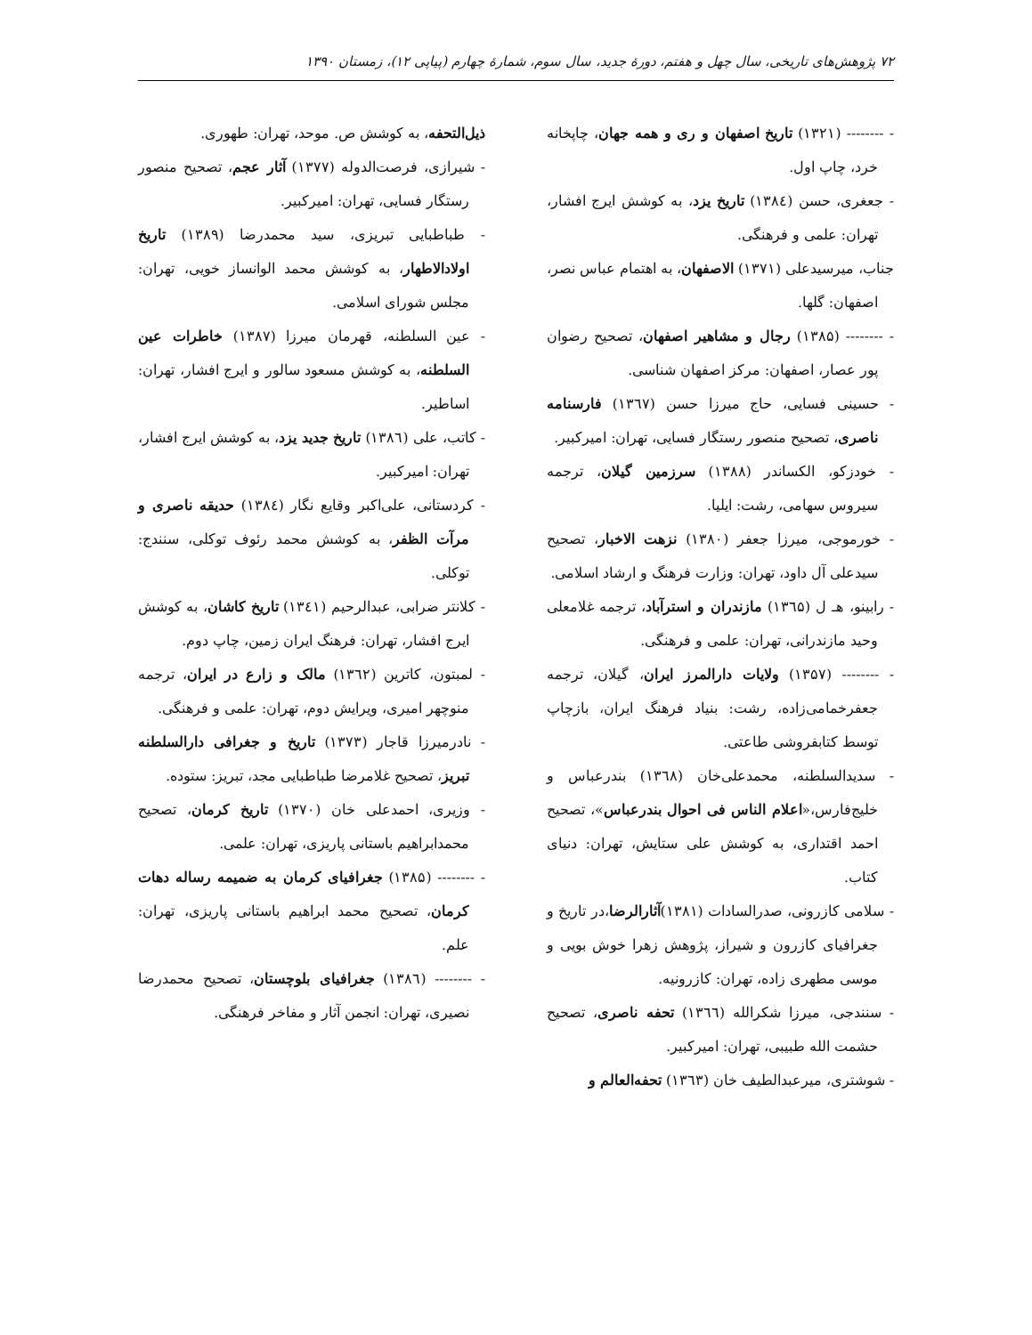۷۲ پژوهش‌های تاریخی، سال چهل و هفتم، دورهٔ جدید، سال سوم، شمارهٔ چهارم (پیاپی ۱۲)، زمستان ۱۳۹۰
- -------- (۱۳۲۱) تاریخ اصفهان و ری و همه جهان، چاپخانه خرد، چاپ اول.
- جعغری، حسن (۱۳۸٤) تاریخ یزد، به کوشش ایرج افشار، تهران: علمی و فرهنگی.
جناب، میرسیدعلی (۱۳۷۱) الاصفهان، به اهتمام عباس نصر، اصفهان: گلها.
- -------- (۱۳۸۵) رجال و مشاهیر اصفهان، تصحیح رضوان پور عصار، اصفهان: مرکز اصفهان شناسی.
- حسینی فسایی، حاج میرزا حسن (۱۳٦۷) فارسنامه ناصری، تصحیح منصور رستگار فسایی، تهران: امیرکبیر.
- خودزکو، الکساندر (۱۳۸۸) سرزمین گیلان، ترجمه سیروس سهامی، رشت: ایلیا.
- خورموجی، میرزا جعفر (۱۳۸۰) نزهت الاخبار، تصحیح سیدعلی آل داود، تهران: وزارت فرهنگ و ارشاد اسلامی.
- رابینو، هـ ل (۱۳٦۵) مازندران و استرآباد، ترجمه غلامعلی وحید مازندرانی، تهران: علمی و فرهنگی.
- -------- (۱۳۵۷) ولایات دارالمرز ایران، گیلان، ترجمه جعفرخمامی‌زاده، رشت: بنیاد فرهنگ ایران، بازچاپ توسط کتابفروشی طاعتی.
- سدیدالسلطنه، محمدعلی‌خان (۱۳٦۸) بندرعباس و خلیج‌فارس،«اعلام الناس فی احوال بندرعباس»، تصحیح احمد اقتداری، به کوشش علی ستایش، تهران: دنیای کتاب.
- سلامی کازرونی، صدرالسادات (۱۳۸۱)آثارالرضا،در تاریخ و جغرافیای کازرون و شیراز، پژوهش زهرا خوش بویی و موسی مطهری زاده، تهران: کازرونیه.
- سنندجی، میرزا شکرالله (۱۳٦٦) تحفه ناصری، تصحیح حشمت الله طبیبی، تهران: امیرکبیر.
- شوشتری، میرعبدالطیف خان (۱۳٦۳) تحفه‌العالم و
ذیل‌التحفه، به کوشش ص. موحد، تهران: طهوری.
- شیرازی، فرصت‌الدوله (۱۳۷۷) آثار عجم، تصحیح منصور رستگار فسایی، تهران: امیرکبیر.
- طباطبایی تبریزی، سید محمدرضا (۱۳۸۹) تاریخ اولادالاطهار، به کوشش محمد الوانساز خویی، تهران: مجلس شورای اسلامی.
- عین السلطنه، قهرمان میرزا (۱۳۸۷) خاطرات عین السلطنه، به کوشش مسعود سالور و ایرج افشار، تهران: اساطیر.
- کاتب، علی (۱۳۸٦) تاریخ جدید یزد، به کوشش ایرج افشار، تهران: امیرکبیر.
- کردستانی، علی‌اکبر وقایع نگار (۱۳۸٤) حدیقه ناصری و مرآت الظفر، به کوشش محمد رئوف توکلی، سنندج: توکلی.
- کلانتر ضرابی، عبدالرحیم (۱۳٤۱) تاریخ کاشان، به کوشش ایرج افشار، تهران: فرهنگ ایران زمین، چاپ دوم.
- لمبتون، کاترین (۱۳٦۲) مالک و زارع در ایران، ترجمه منوچهر امیری، ویرایش دوم، تهران: علمی و فرهنگی.
- نادرمیرزا قاجار (۱۳۷۳) تاریخ و جغرافی دارالسلطنه تبریز، تصحیح غلامرضا طباطبایی مجد، تبریز: ستوده.
- وزیری، احمدعلی خان (۱۳۷۰) تاریخ کرمان، تصحیح محمدابراهیم باستانی پاریزی، تهران: علمی.
- -------- (۱۳۸۵) جغرافیای کرمان به ضمیمه رساله دهات کرمان، تصحیح محمد ابراهیم باستانی پاریزی، تهران: علم.
- -------- (۱۳۸٦) جغرافیای بلوچستان، تصحیح محمدرضا نصیری، تهران: انجمن آثار و مفاخر فرهنگی.